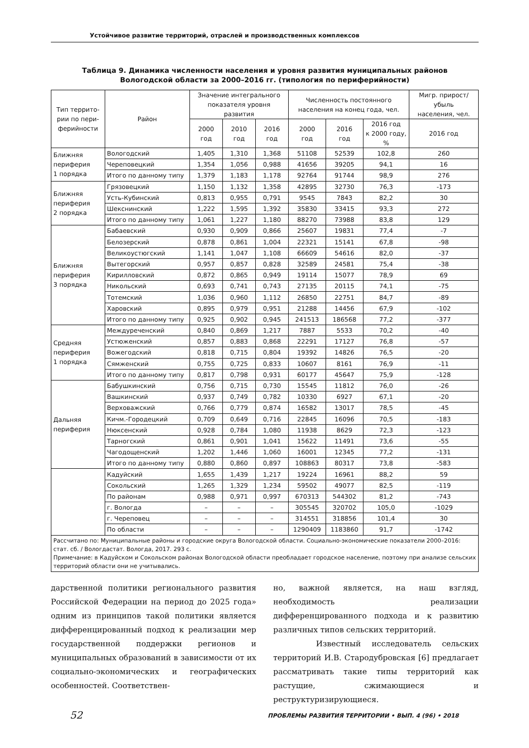Устойчивое развитие территорий, отраслей и производственных комплексов
Таблица 9. Динамика численности населения и уровня развития муниципальных районов
Вологодской области за 2000–2016 гг. (типология по периферийности)
| Тип террито- рии по пери- ферийности | Район | Значение интегрального показателя уровня развития | | | Численность постоянного населения на конец года, чел. | | | Мигр. прирост/убыль населения, чел. |
| --- | --- | --- | --- | --- | --- | --- | --- | --- |
| | | 2000 год | 2010 год | 2016 год | 2000 год | 2016 год | 2016 год к 2000 году, % | 2016 год |
| Ближняя периферия 1 порядка | Вологодский | 1,405 | 1,310 | 1,368 | 51108 | 52539 | 102,8 | 260 |
| | Череповецкий | 1,354 | 1,056 | 0,988 | 41656 | 39205 | 94,1 | 16 |
| | Итого по данному типу | 1,379 | 1,183 | 1,178 | 92764 | 91744 | 98,9 | 276 |
| Ближняя периферия 2 порядка | Грязовецкий | 1,150 | 1,132 | 1,358 | 42895 | 32730 | 76,3 | -173 |
| | Усть-Кубинский | 0,813 | 0,955 | 0,791 | 9545 | 7843 | 82,2 | 30 |
| | Шекснинский | 1,222 | 1,595 | 1,392 | 35830 | 33415 | 93,3 | 272 |
| | Итого по данному типу | 1,061 | 1,227 | 1,180 | 88270 | 73988 | 83,8 | 129 |
| Ближняя периферия 3 порядка | Бабаевский | 0,930 | 0,909 | 0,866 | 25607 | 19831 | 77,4 | -7 |
| | Белозерский | 0,878 | 0,861 | 1,004 | 22321 | 15141 | 67,8 | -98 |
| | Великоустюгский | 1,141 | 1,047 | 1,108 | 66609 | 54616 | 82,0 | -37 |
| | Вытегорский | 0,957 | 0,857 | 0,828 | 32589 | 24581 | 75,4 | -38 |
| | Кирилловский | 0,872 | 0,865 | 0,949 | 19114 | 15077 | 78,9 | 69 |
| | Никольский | 0,693 | 0,741 | 0,743 | 27135 | 20115 | 74,1 | -75 |
| | Тотемский | 1,036 | 0,960 | 1,112 | 26850 | 22751 | 84,7 | -89 |
| | Харовский | 0,895 | 0,979 | 0,951 | 21288 | 14456 | 67,9 | -102 |
| | Итого по данному типу | 0,925 | 0,902 | 0,945 | 241513 | 186568 | 77,2 | -377 |
| Средняя периферия 1 порядка | Междуреченский | 0,840 | 0,869 | 1,217 | 7887 | 5533 | 70,2 | -40 |
| | Устюженский | 0,857 | 0,883 | 0,868 | 22291 | 17127 | 76,8 | -57 |
| | Вожегодский | 0,818 | 0,715 | 0,804 | 19392 | 14826 | 76,5 | -20 |
| | Сямженский | 0,755 | 0,725 | 0,833 | 10607 | 8161 | 76,9 | -11 |
| | Итого по данному типу | 0,817 | 0,798 | 0,931 | 60177 | 45647 | 75,9 | -128 |
| Дальняя периферия | Бабушкинский | 0,756 | 0,715 | 0,730 | 15545 | 11812 | 76,0 | -26 |
| | Вашкинский | 0,937 | 0,749 | 0,782 | 10330 | 6927 | 67,1 | -20 |
| | Верховажский | 0,766 | 0,779 | 0,874 | 16582 | 13017 | 78,5 | -45 |
| | Кичм.-Городецкий | 0,709 | 0,649 | 0,716 | 22845 | 16096 | 70,5 | -183 |
| | Нюксенский | 0,928 | 0,784 | 1,080 | 11938 | 8629 | 72,3 | -123 |
| | Тарногский | 0,861 | 0,901 | 1,041 | 15622 | 11491 | 73,6 | -55 |
| | Чагодощенский | 1,202 | 1,446 | 1,060 | 16001 | 12345 | 77,2 | -131 |
| | Итого по данному типу | 0,880 | 0,860 | 0,897 | 108863 | 80317 | 73,8 | -583 |
| | Кадуйский | 1,655 | 1,439 | 1,217 | 19224 | 16961 | 88,2 | 59 |
| | Сокольский | 1,265 | 1,329 | 1,234 | 59502 | 49077 | 82,5 | -119 |
| | По районам | 0,988 | 0,971 | 0,997 | 670313 | 544302 | 81,2 | -743 |
| | г. Вологда | – | – | – | 305545 | 320702 | 105,0 | -1029 |
| | г. Череповец | – | – | – | 314551 | 318856 | 101,4 | 30 |
| | По области | – | – | – | 1290409 | 1183860 | 91,7 | -1742 |
| Рассчитано по: Муниципальные районы и городские округа Вологодской области. Социально-экономические показатели 2000–2016: стат. сб. / Вологдастат. Вологда, 2017. 293 с. Примечание: в Кадуйском и Сокольском районах Вологодской области преобладает городское население, поэтому при анализе сельских территорий области они не учитывались. | | | | | | | | |
дарственной политики регионального развития Российской Федерации на период до 2025 года» одним из принципов такой политики является дифференцированный подход к реализации мер государственной поддержки регионов и муниципальных образований в зависимости от их социально-экономических и географических особенностей. Соответствен-
но, важной является, на наш взгляд, необходимость реализации дифференцированного подхода и к развитию различных типов сельских территорий.
Известный исследователь сельских территорий И.В. Стародубровская [6] предлагает рассматривать такие типы территорий как растущие, сжимающиеся и реструктуризирующиеся.
52 ПРОБЛЕМЫ РАЗВИТИЯ ТЕРРИТОРИИ • ВЫП. 4 (96) • 2018